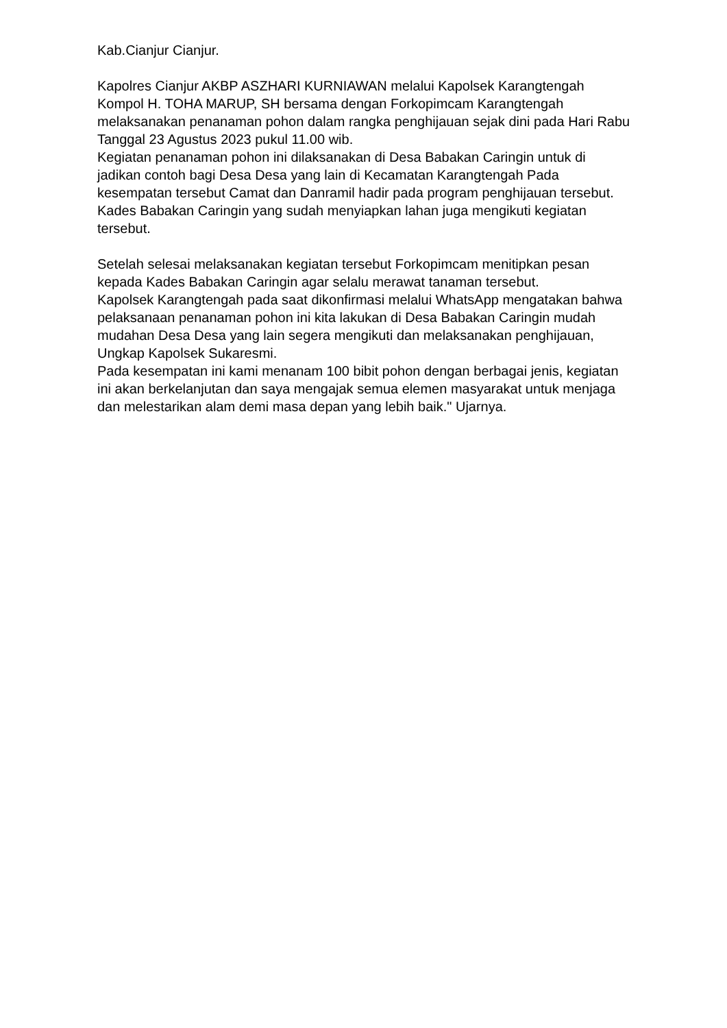Kab.Cianjur Cianjur.
Kapolres Cianjur AKBP ASZHARI KURNIAWAN melalui Kapolsek Karangtengah Kompol H. TOHA MARUP, SH bersama dengan Forkopimcam Karangtengah melaksanakan penanaman pohon dalam rangka penghijauan sejak dini pada Hari Rabu Tanggal 23 Agustus 2023 pukul 11.00 wib.
Kegiatan penanaman pohon ini dilaksanakan di Desa Babakan Caringin untuk di jadikan contoh bagi Desa Desa yang lain di Kecamatan Karangtengah Pada kesempatan tersebut Camat dan Danramil hadir pada program penghijauan tersebut. Kades Babakan Caringin yang sudah menyiapkan lahan juga mengikuti kegiatan tersebut.
Setelah selesai melaksanakan kegiatan tersebut Forkopimcam menitipkan pesan kepada Kades Babakan Caringin agar selalu merawat tanaman tersebut.
Kapolsek Karangtengah pada saat dikonfirmasi melalui WhatsApp mengatakan bahwa pelaksanaan penanaman pohon ini kita lakukan di Desa Babakan Caringin mudah mudahan Desa Desa yang lain segera mengikuti dan melaksanakan penghijauan, Ungkap Kapolsek Sukaresmi.
Pada kesempatan ini kami menanam 100 bibit pohon dengan berbagai jenis, kegiatan ini akan berkelanjutan dan saya mengajak semua elemen masyarakat untuk menjaga dan melestarikan alam demi masa depan yang lebih baik." Ujarnya.